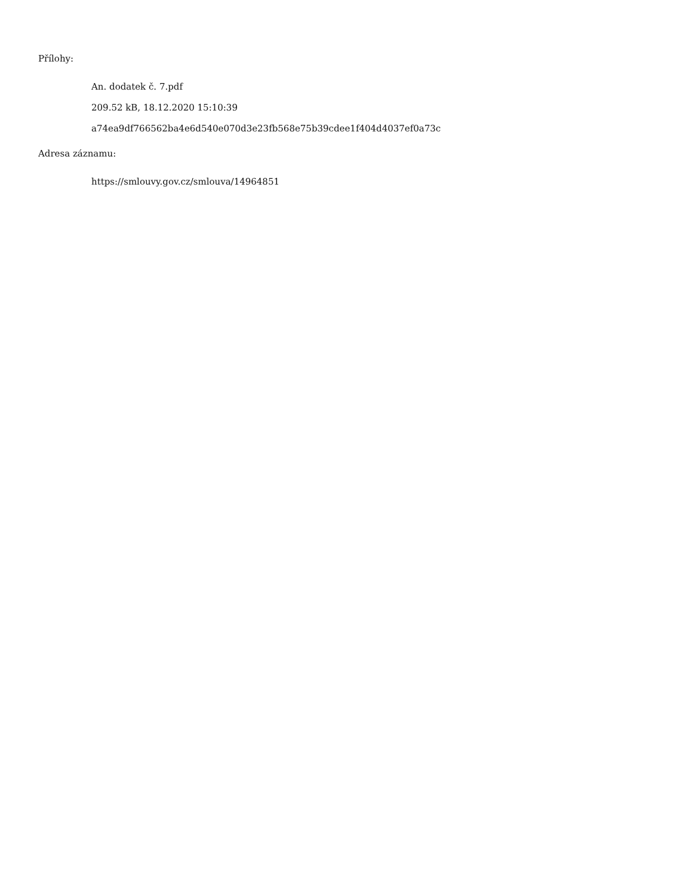Přílohy:
An. dodatek č. 7.pdf
209.52 kB, 18.12.2020 15:10:39
a74ea9df766562ba4e6d540e070d3e23fb568e75b39cdee1f404d4037ef0a73c
Adresa záznamu:
https://smlouvy.gov.cz/smlouva/14964851